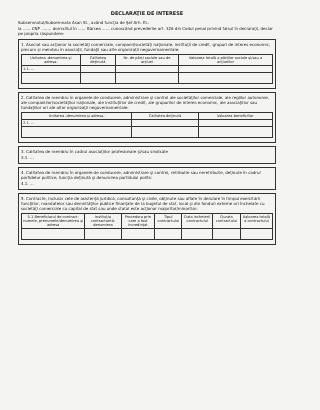DECLARAŢIE DE INTERESE
Subsemnatul/Subsemnata Asan St., având funcţia de Şef Arh. Ec.
la ...... CNP ........ domiciliul în ...... Bărcea ...... cunoscând prevederile art. 326 din Codul penal privind falsul în declaraţii, declar pe propria răspundere:
1. Asociat sau acţionar la societăţi comerciale, companii/societăţi naţionale, instituţii de credit, grupuri de interes economic, precum şi membru în asociaţii, fundaţii sau alte organizaţii neguvernamentale:
| Unitatea -denumirea şi adresa- | Calitatea deţinută | Nr. de părţi sociale sau de acţiuni | Valoarea totală a părţilor sociale şi/sau a acţiunilor |
| --- | --- | --- | --- |
| 1.1. ... | | | |
2. Calitatea de membru în organele de conducere, administrare şi control ale societăţilor comerciale, ale regiilor autonome, ale companiilor/societăţilor naţionale, ale instituţiilor de credit, ale grupurilor de interes economic, ale asociaţiilor sau fundaţiilor ori ale altor organizaţii neguvernamentale:
| Unitatea -denumirea şi adresa- | Calitatea deţinută | Valoarea beneficiilor |
| --- | --- | --- |
| 2.1. ... | | |
3. Calitatea de membru în cadrul asociaţiilor profesionale şi/sau sindicale
3.1. ...
4. Calitatea de membru în organele de conducere, administrare şi control, retribuite sau neretribuite, deţinute în cadrul partidelor politice, funcţia deţinută şi denumirea partidului politic
4.1. ...
5. Contracte, inclusiv cele de asistenţă juridică, consultanţă şi civile, obţinute sau aflate în derulare în timpul exercitării funcţiilor, mandatelor sau demnităţilor publice finanţate de la bugetul de stat, local şi din fonduri externe ori încheiate cu societăţi comerciale cu capital de stat sau unde statul este acţionar majoritar/minoritar:
| 5.1 Beneficiarul de contract: numele, prenumele/denumirea şi adresa | Instituţia contractantă: denumirea | Procedura prin care a fost încredinţat | Tipul contractului | Data încheierii contractului | Durata contractului | Valoarea totală a contractului |
| --- | --- | --- | --- | --- | --- | --- |